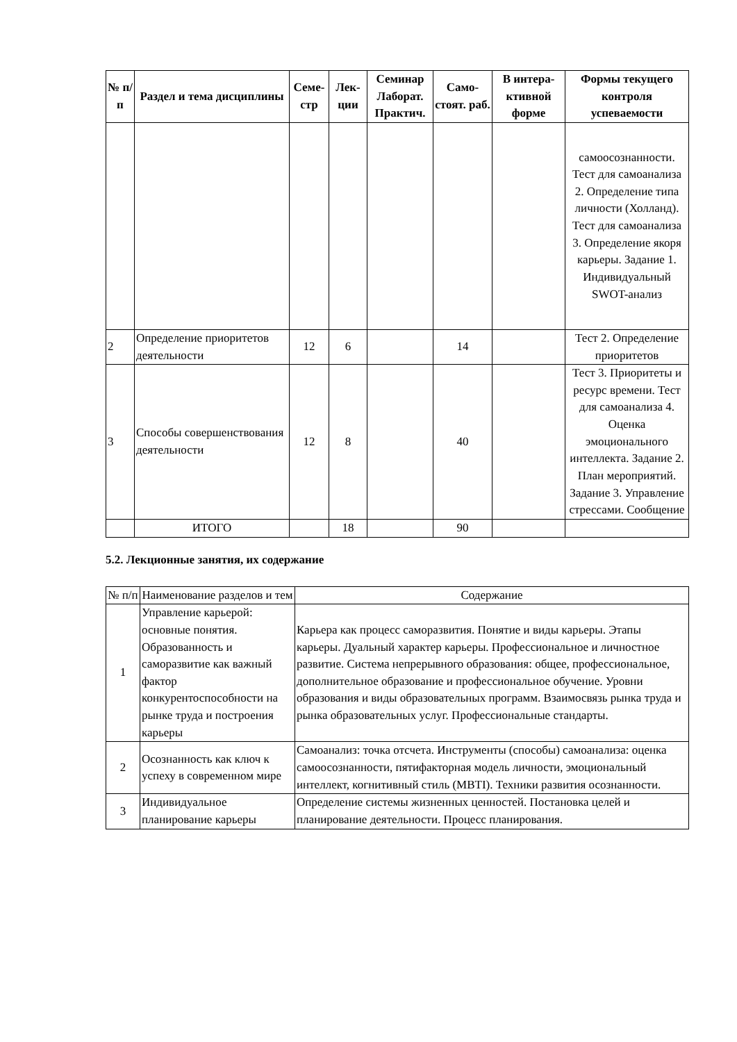| № п/п | Раздел и тема дисциплины | Семе-стр | Лек-ции | Семинар Лаборат. Практич. | Само-стоят. раб. | В интера-ктивной форме | Формы текущего контроля успеваемости |
| --- | --- | --- | --- | --- | --- | --- | --- |
| | | | | | | | самоосознанности. Тест для самоанализа 2. Определение типа личности (Холланд). Тест для самоанализа 3. Определение якоря карьеры. Задание 1. Индивидуальный SWOT-анализ |
| 2 | Определение приоритетов деятельности | 12 | 6 | | 14 | | Тест 2. Определение приоритетов |
| 3 | Способы совершенствования деятельности | 12 | 8 | | 40 | | Тест 3. Приоритеты и ресурс времени. Тест для самоанализа 4. Оценка эмоционального интеллекта. Задание 2. План мероприятий. Задание 3. Управление стрессами. Сообщение |
| | ИТОГО | | 18 | | 90 | | |
5.2. Лекционные занятия, их содержание
| № п/п | Наименование разделов и тем | Содержание |
| 1 | Управление карьерой: основные понятия. Образованность и саморазвитие как важный фактор конкурентоспособности на рынке труда и построения карьеры | Карьера как процесс саморазвития. Понятие и виды карьеры. Этапы карьеры. Дуальный характер карьеры. Профессиональное и личностное развитие. Система непрерывного образования: общее, профессиональное, дополнительное образование и профессиональное обучение. Уровни образования и виды образовательных программ. Взаимосвязь рынка труда и рынка образовательных услуг. Профессиональные стандарты. |
| 2 | Осознанность как ключ к успеху в современном мире | Самоанализ: точка отсчета. Инструменты (способы) самоанализа: оценка самоосознанности, пятифакторная модель личности, эмоциональный интеллект, когнитивный стиль (MBTI). Техники развития осознанности. |
| 3 | Индивидуальное планирование карьеры | Определение системы жизненных ценностей. Постановка целей и планирование деятельности. Процесс планирования. |